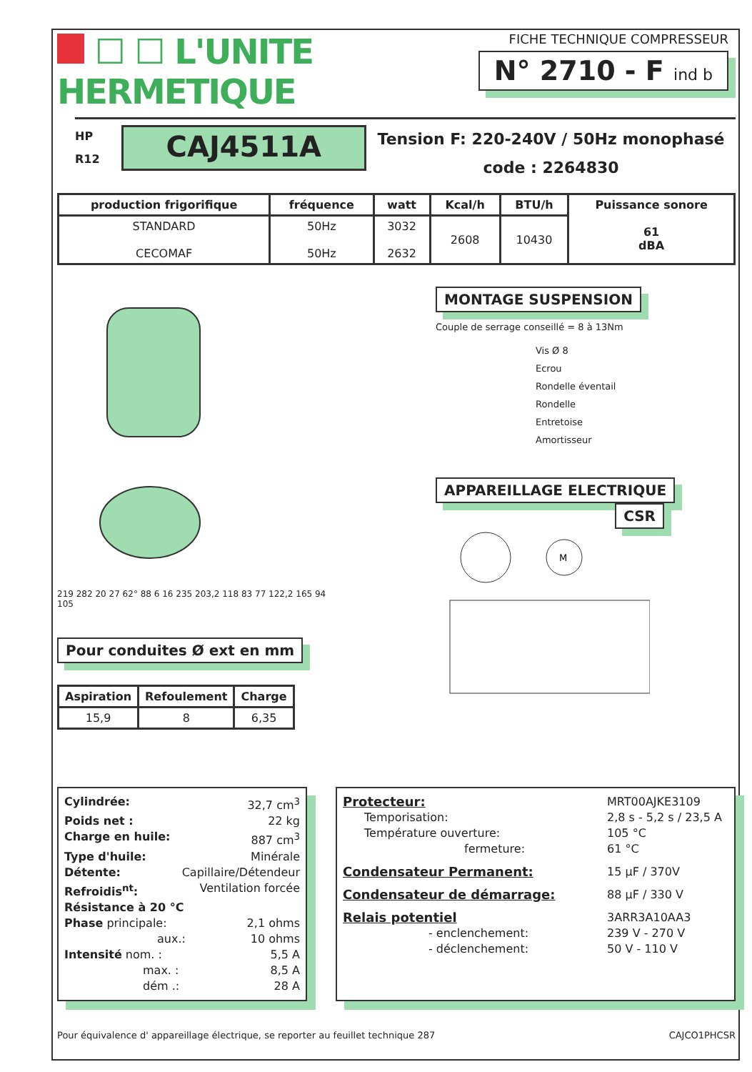☐ ☐ L'UNITE
HERMETIQUE
FICHE TECHNIQUE COMPRESSEUR
N° 2710 - F ind b
HP
R12
CAJ4511A
Tension F: 220-240V / 50Hz monophasé
code : 2264830
| production frigorifique | fréquence | watt | Kcal/h | BTU/h | Puissance sonore 61 dBA |
| --- | --- | --- | --- | --- | --- |
| STANDARD CECOMAF | 50Hz 50Hz | 3032 2632 | 2608 | 10430 | |
219 282 20 27 62° 88 6 16 235 203,2 118 83 77 122,2 165 94 105
Pour conduites Ø ext en mm
| Aspiration | Refoulement | Charge |
| --- | --- | --- |
| 15,9 | 8 | 6,35 |
MONTAGE SUSPENSION
Couple de serrage conseillé = 8 à 13Nm
Vis Ø 8
Ecrou
Rondelle éventail
Rondelle
Entretoise
Amortisseur
APPAREILLAGE ELECTRIQUE
CSR
M
Cylindrée: 32,7 cm<sup>3</sup>
Poids net : 22 kg
Charge en huile: 887 cm<sup>3</sup>
Type d'huile: Minérale
Détente: Capillaire/Détendeur
Refroidis<sup>nt</sup>: Ventilation forcée
Résistance à 20 °C
Phase principale: 2,1 ohms
aux.: 10 ohms
Intensité nom. : 5,5 A
max. : 8,5 A
dém .: 28 A
Protecteur: MRT00AJKE3109
Temporisation: 2,8 s - 5,2 s / 23,5 A
Température ouverture: 105 °C
fermeture: 61 °C
Condensateur Permanent: 15 µF / 370V
Condensateur de démarrage: 88 µF / 330 V
Relais potentiel 3ARR3A10AA3
- enclenchement: 239 V - 270 V
- déclenchement: 50 V - 110 V
Pour équivalence d' appareillage électrique, se reporter au feuillet technique 287 CAJCO1PHCSR